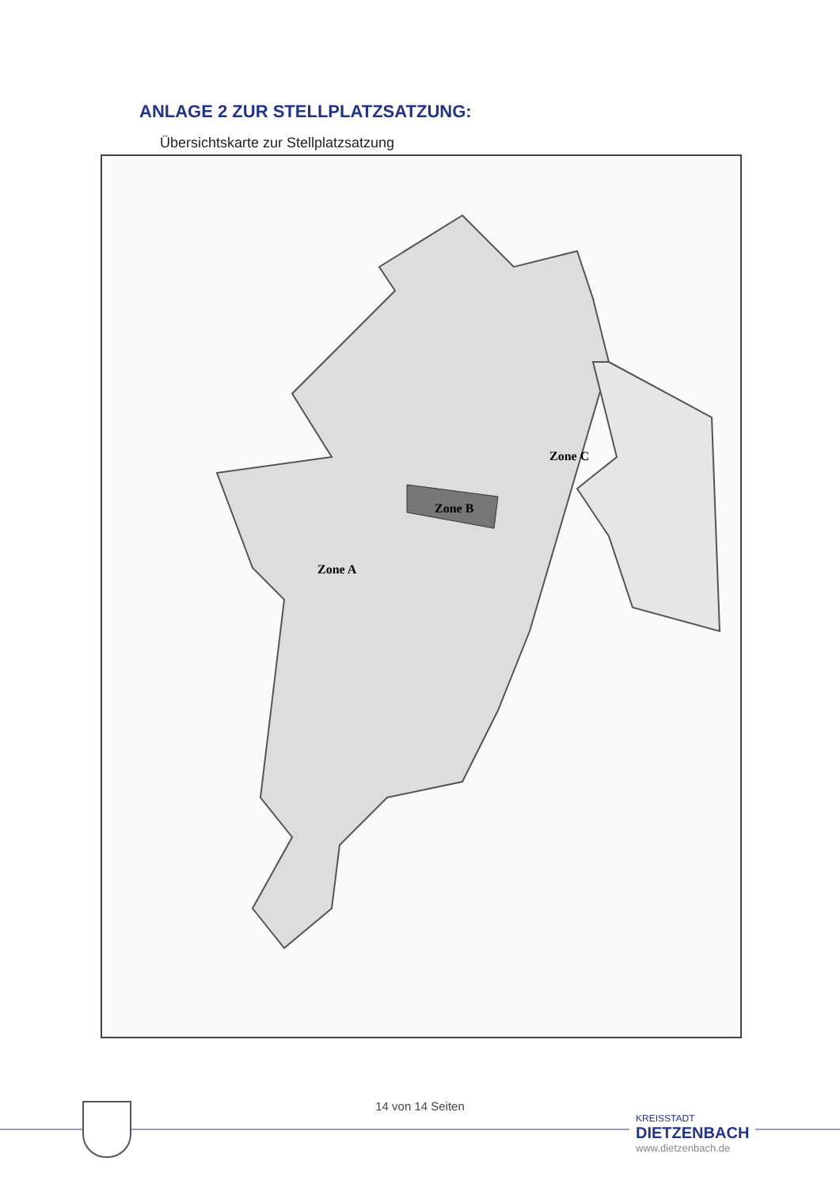ANLAGE 2 ZUR STELLPLATZSATZUNG:
Übersichtskarte zur Stellplatzsatzung
Zone C
Zone B
Zone A
14 von 14 Seiten
KREISSTADT
DIETZENBACH
www.dietzenbach.de